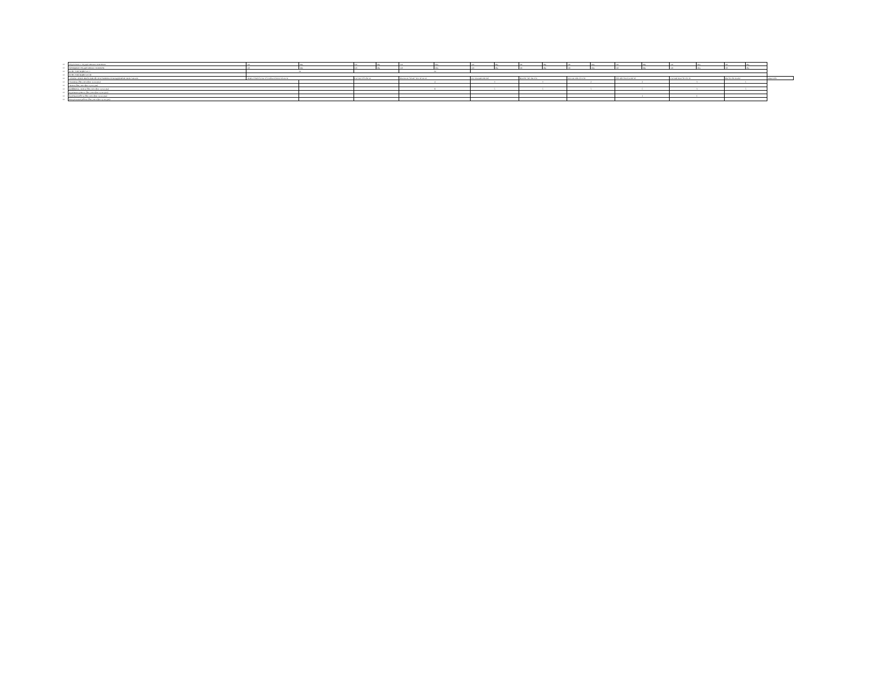| ## | Подготовка к государственным экзаменам | час | нед | час | нед | час | нед | час | нед | час | нед | час | нед | час | нед | час | нед | час | нед | |
| ## | Проведение государственных экзаменов | час | нед | час | нед | час | нед | час | нед | час | нед | час | нед | час | нед | час | нед | час | нед | |
| ## | КОНСУЛЬТАЦИИ по О | 24 | | | | 24 | | | | | | | | | | | | | | |
| ## | КОНСУЛЬТАЦИИ по ПП | | | | | | | | | | | | | | | | | | | |
| ## | ОБЪЕМ ОБРАЗОВАТЕЛЬНОЙ ПРОГРАММЫ В АКАДЕМИЧЕСКИХ ЧАСАХ | 18 48 2 5940 952 24 3752 2064 1566 62 60 24 32 | | 612 612 379 201 32 | | 864 24 24 760 467 263 30 24 32 | | 612 164 448 218 230 | | 864 196 560 304 256 | | 612 124 308 150 158 | | 900 180 504 254 220 30 | | 612 148 364 178 156 30 | | 864 92 196 114 82 | | 4644 1296 |
| ## | Экзамены (без учета физ. культуры) | | | | | 4 | | 3 | | 3 | | 2 | | 2 | | 3 | | 1 | | |
| ## | Зачеты (без учета физ. культуры) | | | | | | | | | | | | | | | | | | | |
| ## | Дифференц. зачеты (без учета физ. культуры) | | | | | 8 | | 5 | | 5 | | 5 | | 5 | | 3 | | 5 | | |
| ## | Курсовые проекты (без учета физ. культуры) | | | | | | | | | | | | | | | | | | | |
| ## | Курсовые работы (без учета физ. культуры) | | | | | | | | | | | | | 1 | | 1 | | | | |
| ## | Контрольные работы (без учета физ. культуры) | | | | | | | | | | | | | | | | | | | |